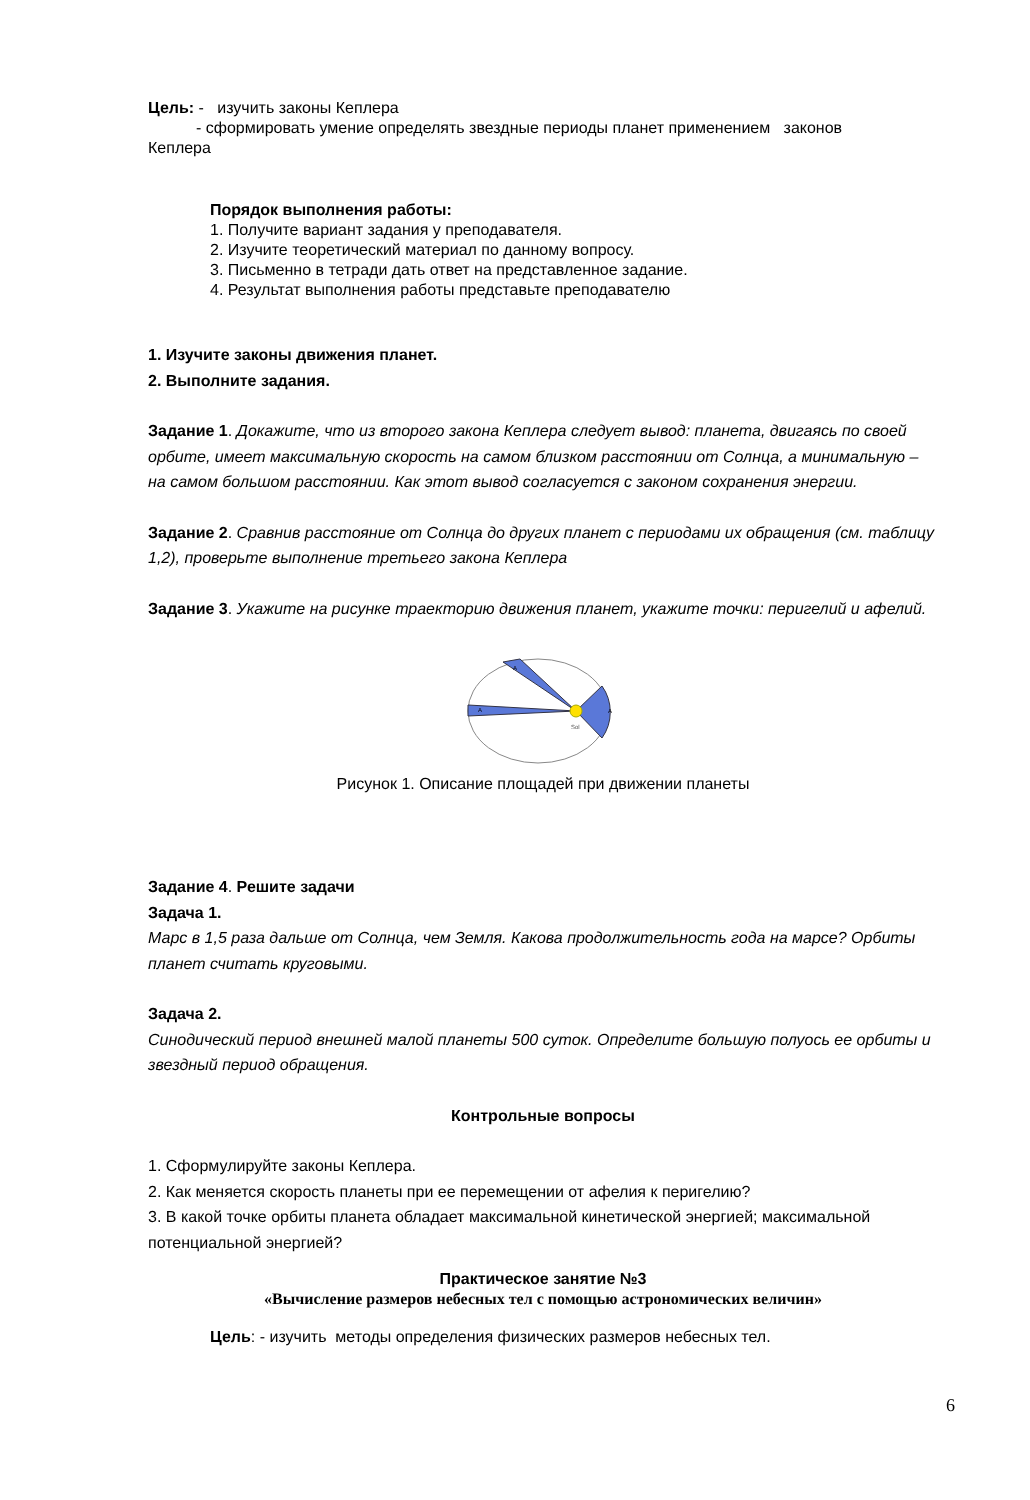Цель: - изучить законы Кеплера
- сформировать умение определять звездные периоды планет применением законов
Кеплера
Порядок выполнения работы:
1. Получите вариант задания у преподавателя.
2. Изучите теоретический материал по данному вопросу.
3. Письменно в тетради дать ответ на представленное задание.
4. Результат выполнения работы представьте преподавателю
1. Изучите законы движения планет.
2. Выполните задания.
Задание 1. Докажите, что из второго закона Кеплера следует вывод: планета, двигаясь по своей орбите, имеет максимальную скорость на самом близком расстоянии от Солнца, а минимальную – на самом большом расстоянии. Как этот вывод согласуется с законом сохранения энергии.
Задание 2. Сравнив расстояние от Солнца до других планет с периодами их обращения (см. таблицу 1,2), проверьте выполнение третьего закона Кеплера
Задание 3. Укажите на рисунке траекторию движения планет, укажите точки: перигелий и афелий.
Sol
A
A
A
Рисунок 1. Описание площадей при движении планеты
Задание 4. Решите задачи
Задача 1.
Марс в 1,5 раза дальше от Солнца, чем Земля. Какова продолжительность года на марсе? Орбиты планет считать круговыми.
Задача 2.
Синодический период внешней малой планеты 500 суток. Определите большую полуось ее орбиты и звездный период обращения.
Контрольные вопросы
1. Сформулируйте законы Кеплера.
2. Как меняется скорость планеты при ее перемещении от афелия к перигелию?
3. В какой точке орбиты планета обладает максимальной кинетической энергией; максимальной потенциальной энергией?
Практическое занятие №3
«Вычисление размеров небесных тел с помощью астрономических величин»
Цель: - изучить методы определения физических размеров небесных тел.
6